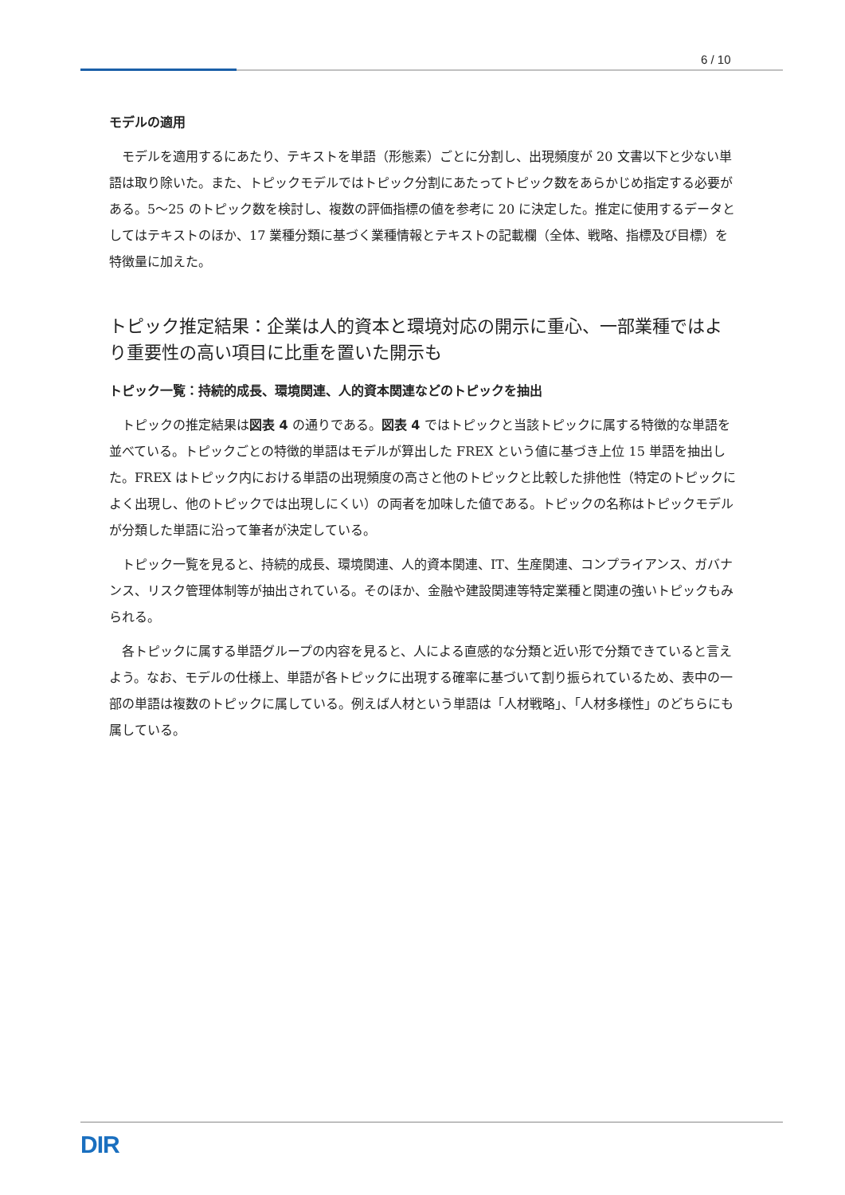6 / 10
モデルの適用
モデルを適用するにあたり、テキストを単語（形態素）ごとに分割し、出現頻度が 20 文書以下と少ない単語は取り除いた。また、トピックモデルではトピック分割にあたってトピック数をあらかじめ指定する必要がある。5～25 のトピック数を検討し、複数の評価指標の値を参考に 20 に決定した。推定に使用するデータとしてはテキストのほか、17 業種分類に基づく業種情報とテキストの記載欄（全体、戦略、指標及び目標）を特徴量に加えた。
トピック推定結果：企業は人的資本と環境対応の開示に重心、一部業種ではより重要性の高い項目に比重を置いた開示も
トピック一覧：持続的成長、環境関連、人的資本関連などのトピックを抽出
トピックの推定結果は図表 4 の通りである。図表 4 ではトピックと当該トピックに属する特徴的な単語を並べている。トピックごとの特徴的単語はモデルが算出した FREX という値に基づき上位 15 単語を抽出した。FREX はトピック内における単語の出現頻度の高さと他のトピックと比較した排他性（特定のトピックによく出現し、他のトピックでは出現しにくい）の両者を加味した値である。トピックの名称はトピックモデルが分類した単語に沿って筆者が決定している。
トピック一覧を見ると、持続的成長、環境関連、人的資本関連、IT、生産関連、コンプライアンス、ガバナンス、リスク管理体制等が抽出されている。そのほか、金融や建設関連等特定業種と関連の強いトピックもみられる。
各トピックに属する単語グループの内容を見ると、人による直感的な分類と近い形で分類できていると言えよう。なお、モデルの仕様上、単語が各トピックに出現する確率に基づいて割り振られているため、表中の一部の単語は複数のトピックに属している。例えば人材という単語は「人材戦略」、「人材多様性」のどちらにも属している。
DIR